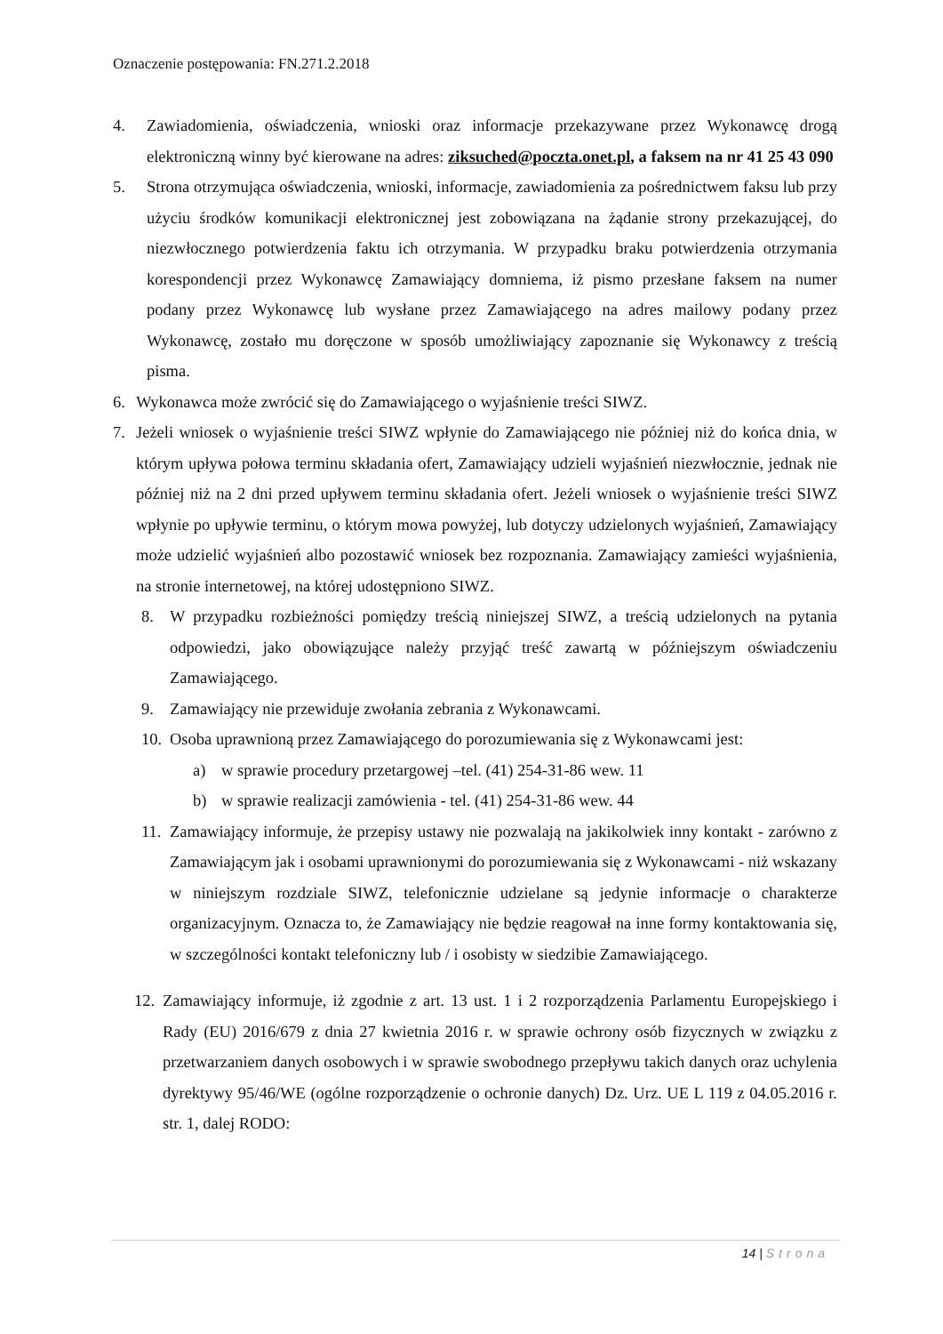Oznaczenie postępowania: FN.271.2.2018
4. Zawiadomienia, oświadczenia, wnioski oraz informacje przekazywane przez Wykonawcę drogą elektroniczną winny być kierowane na adres: ziksuched@poczta.onet.pl, a faksem na nr 41 25 43 090
5. Strona otrzymująca oświadczenia, wnioski, informacje, zawiadomienia za pośrednictwem faksu lub przy użyciu środków komunikacji elektronicznej jest zobowiązana na żądanie strony przekazującej, do niezwłocznego potwierdzenia faktu ich otrzymania. W przypadku braku potwierdzenia otrzymania korespondencji przez Wykonawcę Zamawiający domniema, iż pismo przesłane faksem na numer podany przez Wykonawcę lub wysłane przez Zamawiającego na adres mailowy podany przez Wykonawcę, zostało mu doręczone w sposób umożliwiający zapoznanie się Wykonawcy z treścią pisma.
6. Wykonawca może zwrócić się do Zamawiającego o wyjaśnienie treści SIWZ.
7. Jeżeli wniosek o wyjaśnienie treści SIWZ wpłynie do Zamawiającego nie później niż do końca dnia, w którym upływa połowa terminu składania ofert, Zamawiający udzieli wyjaśnień niezwłocznie, jednak nie później niż na 2 dni przed upływem terminu składania ofert. Jeżeli wniosek o wyjaśnienie treści SIWZ wpłynie po upływie terminu, o którym mowa powyżej, lub dotyczy udzielonych wyjaśnień, Zamawiający może udzielić wyjaśnień albo pozostawić wniosek bez rozpoznania. Zamawiający zamieści wyjaśnienia, na stronie internetowej, na której udostępniono SIWZ.
8. W przypadku rozbieżności pomiędzy treścią niniejszej SIWZ, a treścią udzielonych na pytania odpowiedzi, jako obowiązujące należy przyjąć treść zawartą w późniejszym oświadczeniu Zamawiającego.
9. Zamawiający nie przewiduje zwołania zebrania z Wykonawcami.
10. Osoba uprawnioną przez Zamawiającego do porozumiewania się z Wykonawcami jest:
a) w sprawie procedury przetargowej –tel. (41) 254-31-86 wew. 11
b) w sprawie realizacji zamówienia - tel. (41) 254-31-86 wew. 44
11. Zamawiający informuje, że przepisy ustawy nie pozwalają na jakikolwiek inny kontakt - zarówno z Zamawiającym jak i osobami uprawnionymi do porozumiewania się z Wykonawcami - niż wskazany w niniejszym rozdziale SIWZ, telefonicznie udzielane są jedynie informacje o charakterze organizacyjnym. Oznacza to, że Zamawiający nie będzie reagował na inne formy kontaktowania się, w szczególności kontakt telefoniczny lub / i osobisty w siedzibie Zamawiającego.
12. Zamawiający informuje, iż zgodnie z art. 13 ust. 1 i 2 rozporządzenia Parlamentu Europejskiego i Rady (EU) 2016/679 z dnia 27 kwietnia 2016 r. w sprawie ochrony osób fizycznych w związku z przetwarzaniem danych osobowych i w sprawie swobodnego przepływu takich danych oraz uchylenia dyrektywy 95/46/WE (ogólne rozporządzenie o ochronie danych) Dz. Urz. UE L 119 z 04.05.2016 r. str. 1, dalej RODO:
14 | Strona